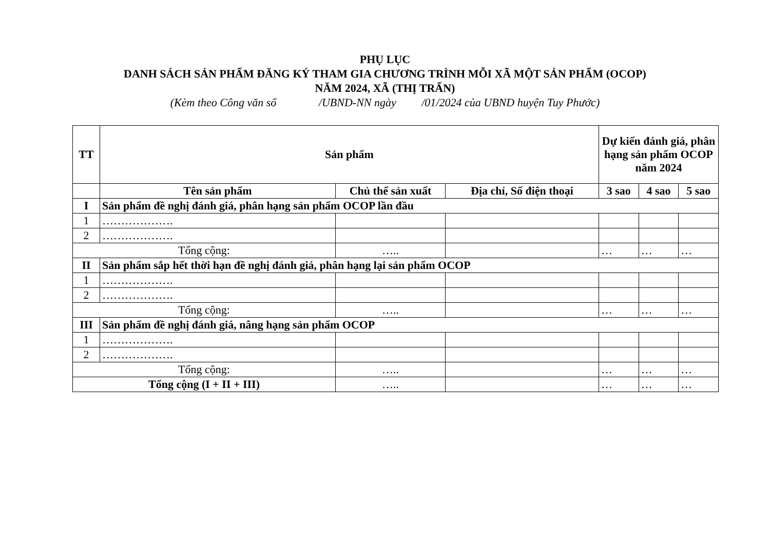PHỤ LỤC
DANH SÁCH SẢN PHẨM ĐĂNG KÝ THAM GIA CHƯƠNG TRÌNH MỖI XÃ MỘT SẢN PHẨM (OCOP)
NĂM 2024, XÃ (THỊ TRẤN)
(Kèm theo Công văn số /UBND-NN ngày /01/2024 của UBND huyện Tuy Phước)
| TT | Sản phẩm | | | Dự kiến đánh giá, phân hạng sản phẩm OCOP năm 2024 | | |
| --- | --- | --- | --- | --- | --- | --- |
| | Tên sản phẩm | Chủ thể sản xuất | Địa chỉ, Số điện thoại | 3 sao | 4 sao | 5 sao |
| I | Sản phẩm đề nghị đánh giá, phân hạng sản phẩm OCOP lần đầu | | | | | |
| 1 | ………………. | | | | | |
| 2 | ………………. | | | | | |
| Tổng cộng: | | ….. | | … | … | … |
| II | Sản phẩm sắp hết thời hạn đề nghị đánh giá, phân hạng lại sản phẩm OCOP | | | | | |
| 1 | ………………. | | | | | |
| 2 | ………………. | | | | | |
| Tổng cộng: | | ….. | | … | … | … |
| III | Sản phẩm đề nghị đánh giá, nâng hạng sản phẩm OCOP | | | | | |
| 1 | ………………. | | | | | |
| 2 | ………………. | | | | | |
| Tổng cộng: | | ….. | | … | … | … |
| Tổng cộng (I + II + III) | | ….. | | … | … | … |